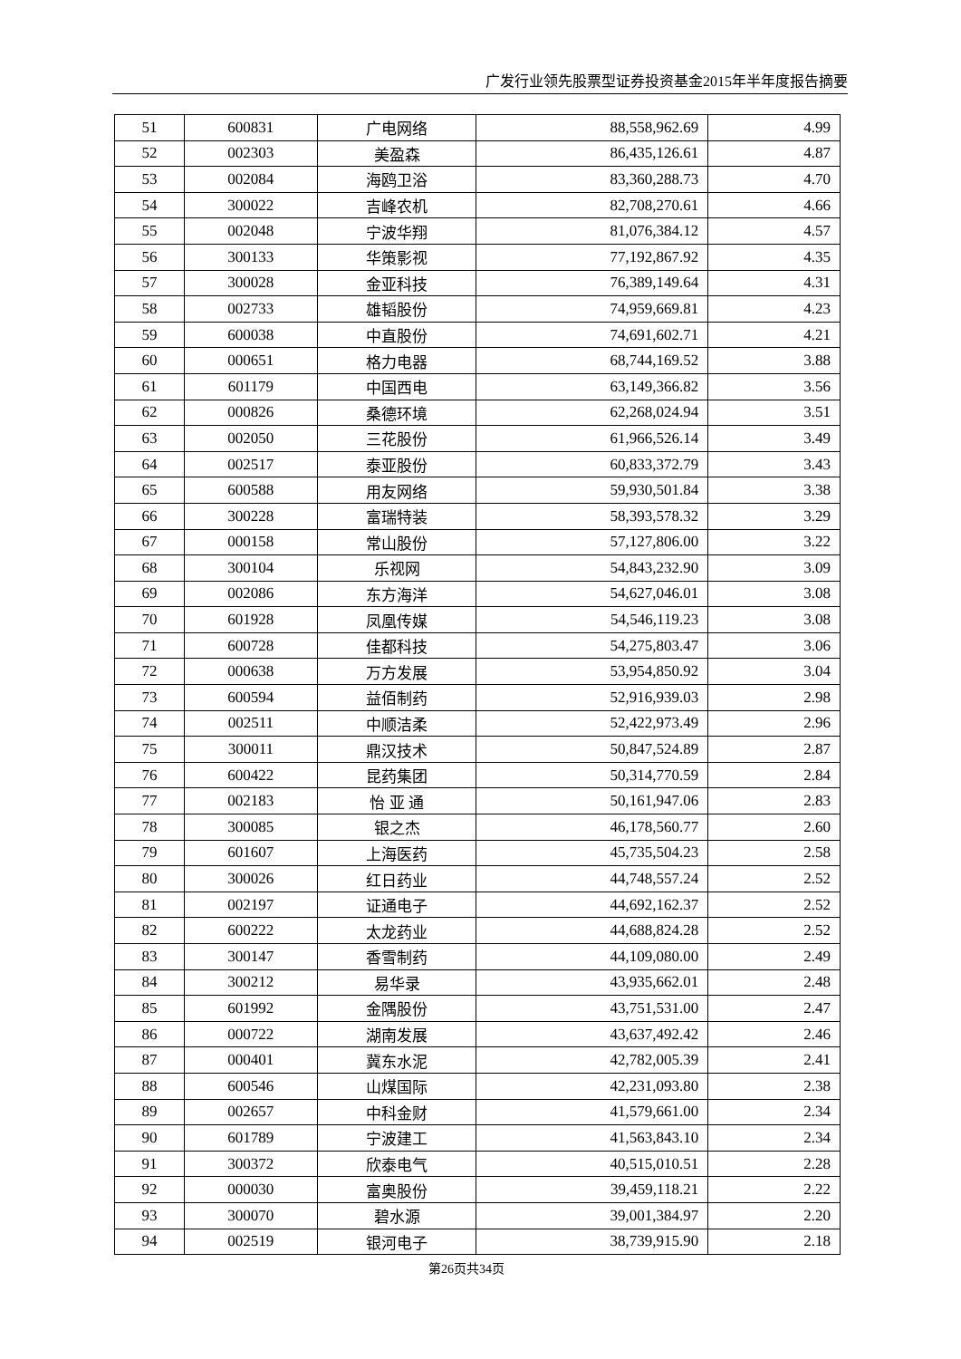广发行业领先股票型证券投资基金2015年半年度报告摘要
| 51 | 600831 | 广电网络 | 88,558,962.69 | 4.99 |
| 52 | 002303 | 美盈森 | 86,435,126.61 | 4.87 |
| 53 | 002084 | 海鸥卫浴 | 83,360,288.73 | 4.70 |
| 54 | 300022 | 吉峰农机 | 82,708,270.61 | 4.66 |
| 55 | 002048 | 宁波华翔 | 81,076,384.12 | 4.57 |
| 56 | 300133 | 华策影视 | 77,192,867.92 | 4.35 |
| 57 | 300028 | 金亚科技 | 76,389,149.64 | 4.31 |
| 58 | 002733 | 雄韬股份 | 74,959,669.81 | 4.23 |
| 59 | 600038 | 中直股份 | 74,691,602.71 | 4.21 |
| 60 | 000651 | 格力电器 | 68,744,169.52 | 3.88 |
| 61 | 601179 | 中国西电 | 63,149,366.82 | 3.56 |
| 62 | 000826 | 桑德环境 | 62,268,024.94 | 3.51 |
| 63 | 002050 | 三花股份 | 61,966,526.14 | 3.49 |
| 64 | 002517 | 泰亚股份 | 60,833,372.79 | 3.43 |
| 65 | 600588 | 用友网络 | 59,930,501.84 | 3.38 |
| 66 | 300228 | 富瑞特装 | 58,393,578.32 | 3.29 |
| 67 | 000158 | 常山股份 | 57,127,806.00 | 3.22 |
| 68 | 300104 | 乐视网 | 54,843,232.90 | 3.09 |
| 69 | 002086 | 东方海洋 | 54,627,046.01 | 3.08 |
| 70 | 601928 | 凤凰传媒 | 54,546,119.23 | 3.08 |
| 71 | 600728 | 佳都科技 | 54,275,803.47 | 3.06 |
| 72 | 000638 | 万方发展 | 53,954,850.92 | 3.04 |
| 73 | 600594 | 益佰制药 | 52,916,939.03 | 2.98 |
| 74 | 002511 | 中顺洁柔 | 52,422,973.49 | 2.96 |
| 75 | 300011 | 鼎汉技术 | 50,847,524.89 | 2.87 |
| 76 | 600422 | 昆药集团 | 50,314,770.59 | 2.84 |
| 77 | 002183 | 怡 亚 通 | 50,161,947.06 | 2.83 |
| 78 | 300085 | 银之杰 | 46,178,560.77 | 2.60 |
| 79 | 601607 | 上海医药 | 45,735,504.23 | 2.58 |
| 80 | 300026 | 红日药业 | 44,748,557.24 | 2.52 |
| 81 | 002197 | 证通电子 | 44,692,162.37 | 2.52 |
| 82 | 600222 | 太龙药业 | 44,688,824.28 | 2.52 |
| 83 | 300147 | 香雪制药 | 44,109,080.00 | 2.49 |
| 84 | 300212 | 易华录 | 43,935,662.01 | 2.48 |
| 85 | 601992 | 金隅股份 | 43,751,531.00 | 2.47 |
| 86 | 000722 | 湖南发展 | 43,637,492.42 | 2.46 |
| 87 | 000401 | 冀东水泥 | 42,782,005.39 | 2.41 |
| 88 | 600546 | 山煤国际 | 42,231,093.80 | 2.38 |
| 89 | 002657 | 中科金财 | 41,579,661.00 | 2.34 |
| 90 | 601789 | 宁波建工 | 41,563,843.10 | 2.34 |
| 91 | 300372 | 欣泰电气 | 40,515,010.51 | 2.28 |
| 92 | 000030 | 富奥股份 | 39,459,118.21 | 2.22 |
| 93 | 300070 | 碧水源 | 39,001,384.97 | 2.20 |
| 94 | 002519 | 银河电子 | 38,739,915.90 | 2.18 |
第26页共34页